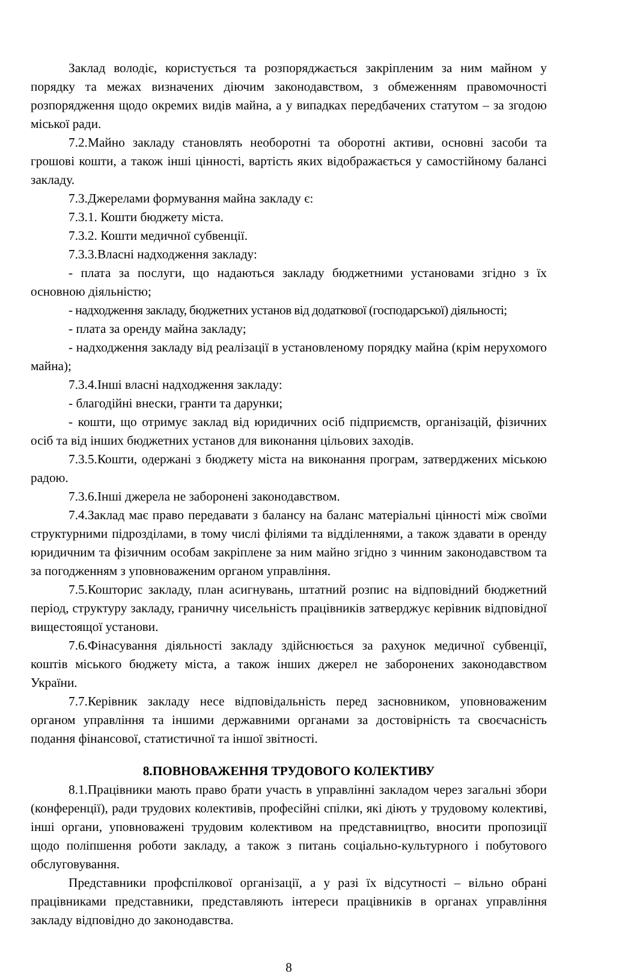Заклад володіє, користується та розпоряджається закріпленим за ним майном у порядку та межах визначених діючим законодавством, з обмеженням правомочності розпорядження щодо окремих видів майна, а у випадках передбачених статутом – за згодою міської ради.
7.2.Майно закладу становлять необоротні та оборотні активи, основні засоби та грошові кошти, а також інші цінності, вартість яких відображається у самостійному балансі закладу.
7.3.Джерелами формування майна закладу є:
7.3.1. Кошти бюджету міста.
7.3.2. Кошти медичної субвенції.
7.3.3.Власні надходження закладу:
- плата за послуги, що надаються закладу бюджетними установами згідно з їх основною діяльністю;
- надходження закладу, бюджетних установ від додаткової (господарської) діяльності;
- плата за оренду майна закладу;
- надходження закладу від реалізації в установленому порядку майна (крім нерухомого майна);
7.3.4.Інші власні надходження закладу:
- благодійні внески, гранти та дарунки;
- кошти, що отримує заклад від юридичних осіб підприємств, організацій, фізичних осіб та від інших бюджетних установ для виконання цільових заходів.
7.3.5.Кошти, одержані з бюджету міста на виконання програм, затверджених міською радою.
7.3.6.Інші джерела не заборонені законодавством.
7.4.Заклад має право передавати з балансу на баланс матеріальні цінності між своїми структурними підрозділами, в тому числі філіями та відділеннями, а також здавати в оренду юридичним та фізичним особам закріплене за ним майно згідно з чинним законодавством та за погодженням з уповноваженим органом управління.
7.5.Кошторис закладу, план асигнувань, штатний розпис на відповідний бюджетний період, структуру закладу, граничну чисельність працівників затверджує керівник відповідної вищестоящої установи.
7.6.Фінасування діяльності закладу здійснюється за рахунок медичної субвенції, коштів міського бюджету міста, а також інших джерел не заборонених законодавством України.
7.7.Керівник закладу несе відповідальність перед засновником, уповноваженим органом управління та іншими державними органами за достовірність та своєчасність подання фінансової, статистичної та іншої звітності.
8.ПОВНОВАЖЕННЯ ТРУДОВОГО КОЛЕКТИВУ
8.1.Працівники мають право брати участь в управлінні закладом через загальні збори (конференції), ради трудових колективів, професійні спілки, які діють у трудовому колективі, інші органи, уповноважені трудовим колективом на представництво, вносити пропозиції щодо поліпшення роботи закладу, а також з питань соціально-культурного і побутового обслуговування.
Представники профспілкової організації, а у разі їх відсутності – вільно обрані працівниками представники, представляють інтереси працівників в органах управління закладу відповідно до законодавства.
8